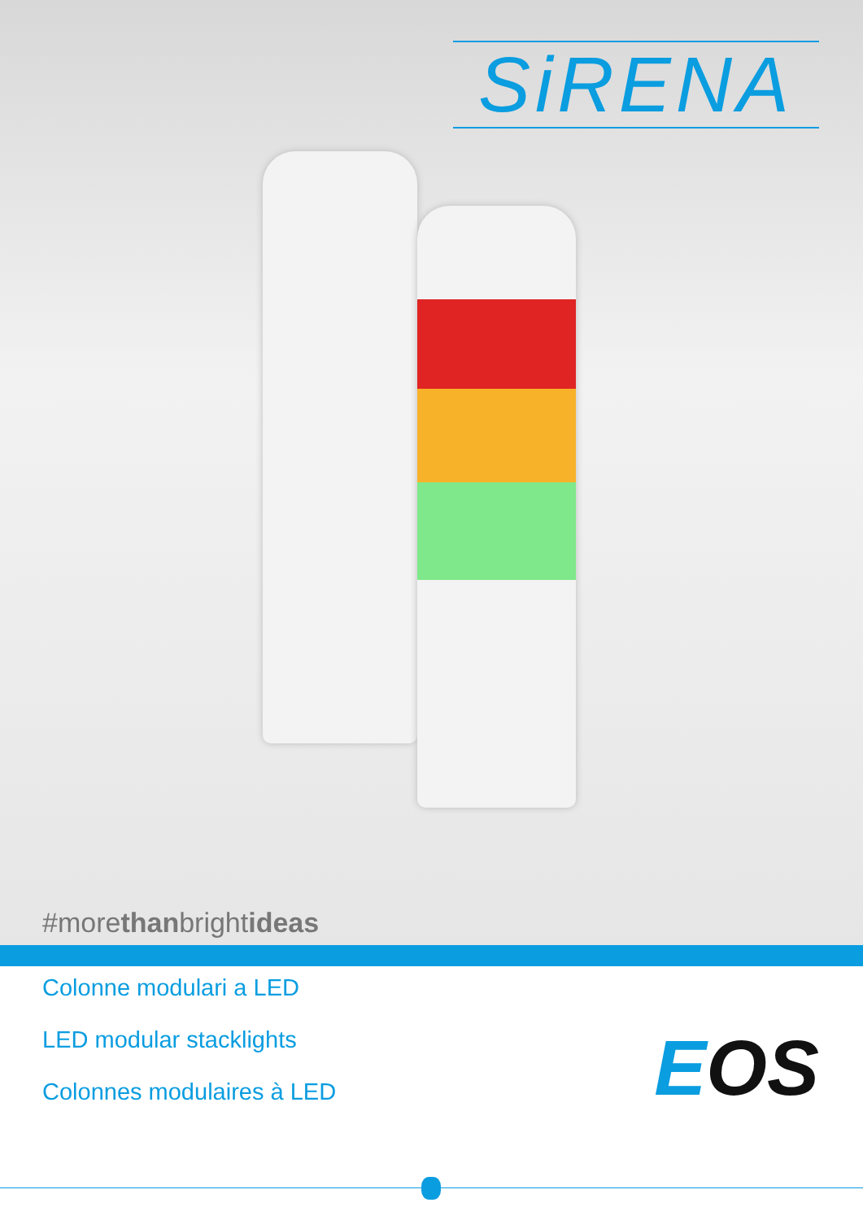SiRENA
#morethanbrightideas
Colonne modulari a LED
LED modular stacklights
Colonnes modulaires à LED
EOS